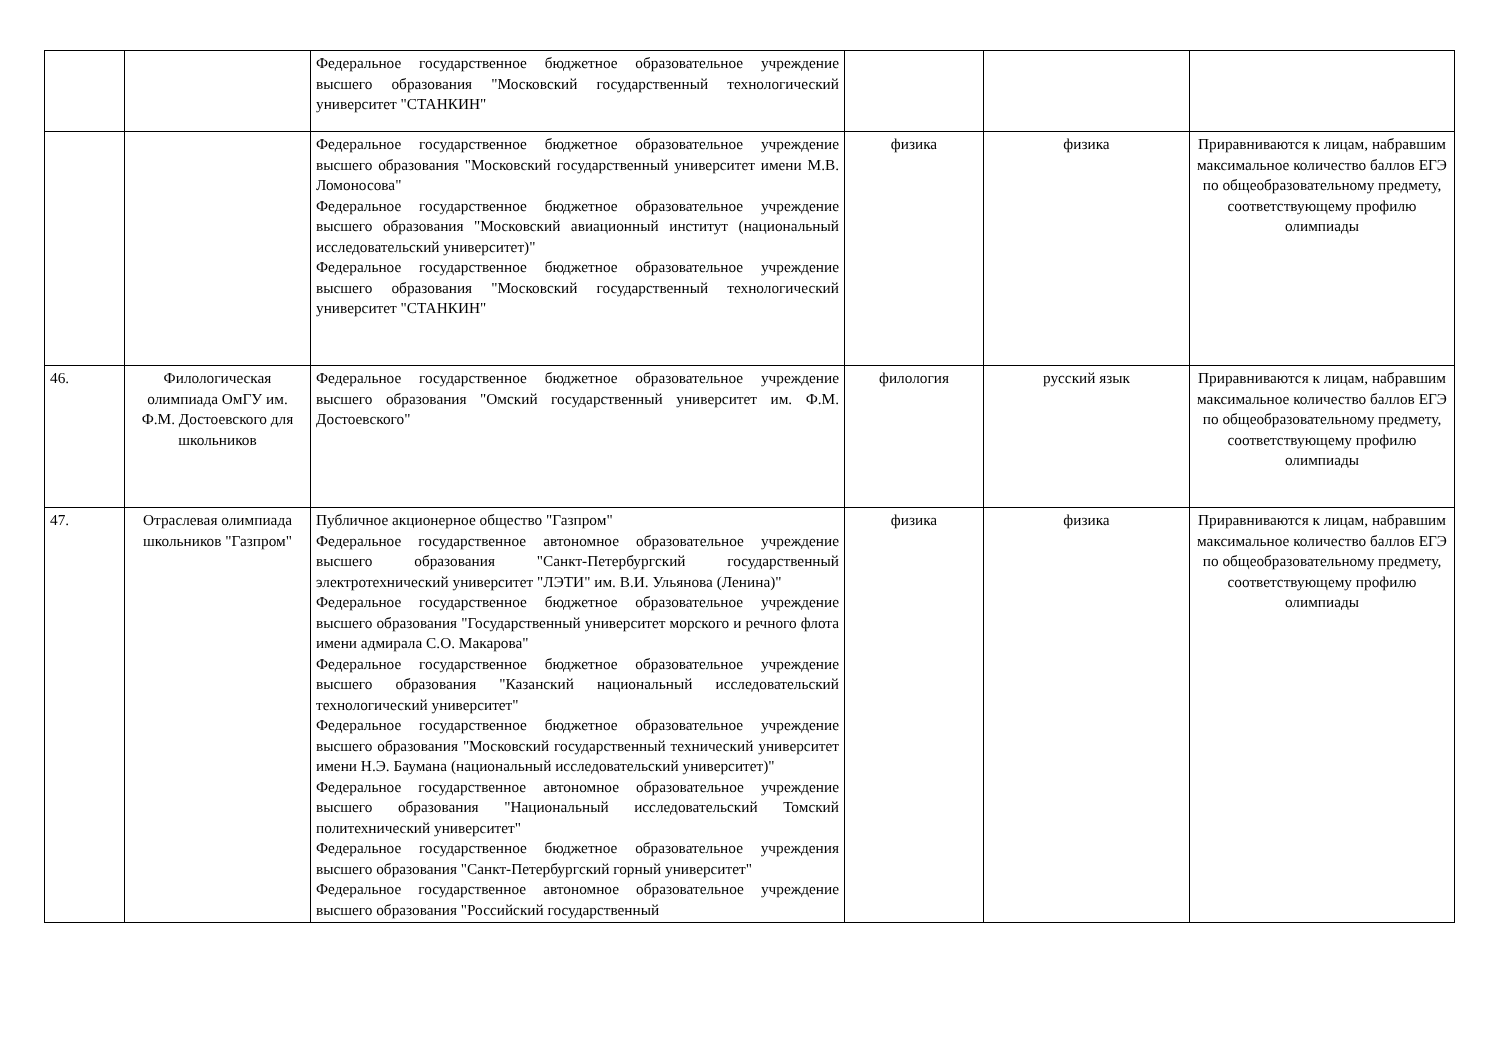| | | Федеральное государственное бюджетное образовательное учреждение высшего образования "Московский государственный технологический университет "СТАНКИН" | | | |
| | | Федеральное государственное бюджетное образовательное учреждение высшего образования "Московский государственный университет имени М.В. Ломоносова" Федеральное государственное бюджетное образовательное учреждение высшего образования "Московский авиационный институт (национальный исследовательский университет)" Федеральное государственное бюджетное образовательное учреждение высшего образования "Московский государственный технологический университет "СТАНКИН" | физика | физика | Приравниваются к лицам, набравшим максимальное количество баллов ЕГЭ по общеобразовательному предмету, соответствующему профилю олимпиады |
| 46. | Филологическая олимпиада ОмГУ им. Ф.М. Достоевского для школьников | Федеральное государственное бюджетное образовательное учреждение высшего образования "Омский государственный университет им. Ф.М. Достоевского" | филология | русский язык | Приравниваются к лицам, набравшим максимальное количество баллов ЕГЭ по общеобразовательному предмету, соответствующему профилю олимпиады |
| 47. | Отраслевая олимпиада школьников "Газпром" | Публичное акционерное общество "Газпром" Федеральное государственное автономное образовательное учреждение высшего образования "Санкт-Петербургский государственный электротехнический университет "ЛЭТИ" им. В.И. Ульянова (Ленина)" Федеральное государственное бюджетное образовательное учреждение высшего образования "Государственный университет морского и речного флота имени адмирала С.О. Макарова" Федеральное государственное бюджетное образовательное учреждение высшего образования "Казанский национальный исследовательский технологический университет" Федеральное государственное бюджетное образовательное учреждение высшего образования "Московский государственный технический университет имени Н.Э. Баумана (национальный исследовательский университет)" Федеральное государственное автономное образовательное учреждение высшего образования "Национальный исследовательский Томский политехнический университет" Федеральное государственное бюджетное образовательное учреждения высшего образования "Санкт-Петербургский горный университет" Федеральное государственное автономное образовательное учреждение высшего образования "Российский государственный | физика | физика | Приравниваются к лицам, набравшим максимальное количество баллов ЕГЭ по общеобразовательному предмету, соответствующему профилю олимпиады |